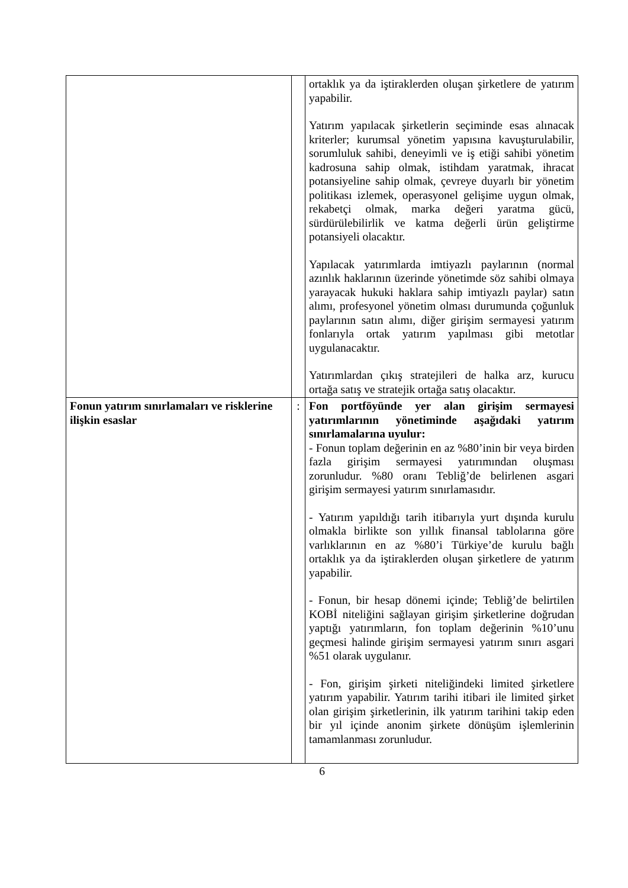| | | ortaklık ya da iştiraklerden oluşan şirketlere de yatırım yapabilir. Yatırım yapılacak şirketlerin seçiminde esas alınacak kriterler; kurumsal yönetim yapısına kavuşturulabilir, sorumluluk sahibi, deneyimli ve iş etiği sahibi yönetim kadrosuna sahip olmak, istihdam yaratmak, ihracat potansiyeline sahip olmak, çevreye duyarlı bir yönetim politikası izlemek, operasyonel gelişime uygun olmak, rekabetçi olmak, marka değeri yaratma gücü, sürdürülebilirlik ve katma değerli ürün geliştirme potansiyeli olacaktır. Yapılacak yatırımlarda imtiyazlı paylarının (normal azınlık haklarının üzerinde yönetimde söz sahibi olmaya yarayacak hukuki haklara sahip imtiyazlı paylar) satın alımı, profesyonel yönetim olması durumunda çoğunluk paylarının satın alımı, diğer girişim sermayesi yatırım fonlarıyla ortak yatırım yapılması gibi metotlar uygulanacaktır. Yatırımlardan çıkış stratejileri de halka arz, kurucu ortağa satış ve stratejik ortağa satış olacaktır. |
| Fonun yatırım sınırlamaları ve risklerine ilişkin esaslar | : | Fon portföyünde yer alan girişim sermayesi yatırımlarının yönetiminde aşağıdaki yatırım sınırlamalarına uyulur: - Fonun toplam değerinin en az %80’inin bir veya birden fazla girişim sermayesi yatırımından oluşması zorunludur. %80 oranı Tebliğ’de belirlenen asgari girişim sermayesi yatırım sınırlamasıdır. - Yatırım yapıldığı tarih itibarıyla yurt dışında kurulu olmakla birlikte son yıllık finansal tablolarına göre varlıklarının en az %80’i Türkiye’de kurulu bağlı ortaklık ya da iştiraklerden oluşan şirketlere de yatırım yapabilir. - Fonun, bir hesap dönemi içinde; Tebliğ’de belirtilen KOBİ niteliğini sağlayan girişim şirketlerine doğrudan yaptığı yatırımların, fon toplam değerinin %10’unu geçmesi halinde girişim sermayesi yatırım sınırı asgari %51 olarak uygulanır. - Fon, girişim şirketi niteliğindeki limited şirketlere yatırım yapabilir. Yatırım tarihi itibari ile limited şirket olan girişim şirketlerinin, ilk yatırım tarihini takip eden bir yıl içinde anonim şirkete dönüşüm işlemlerinin tamamlanması zorunludur. |
6